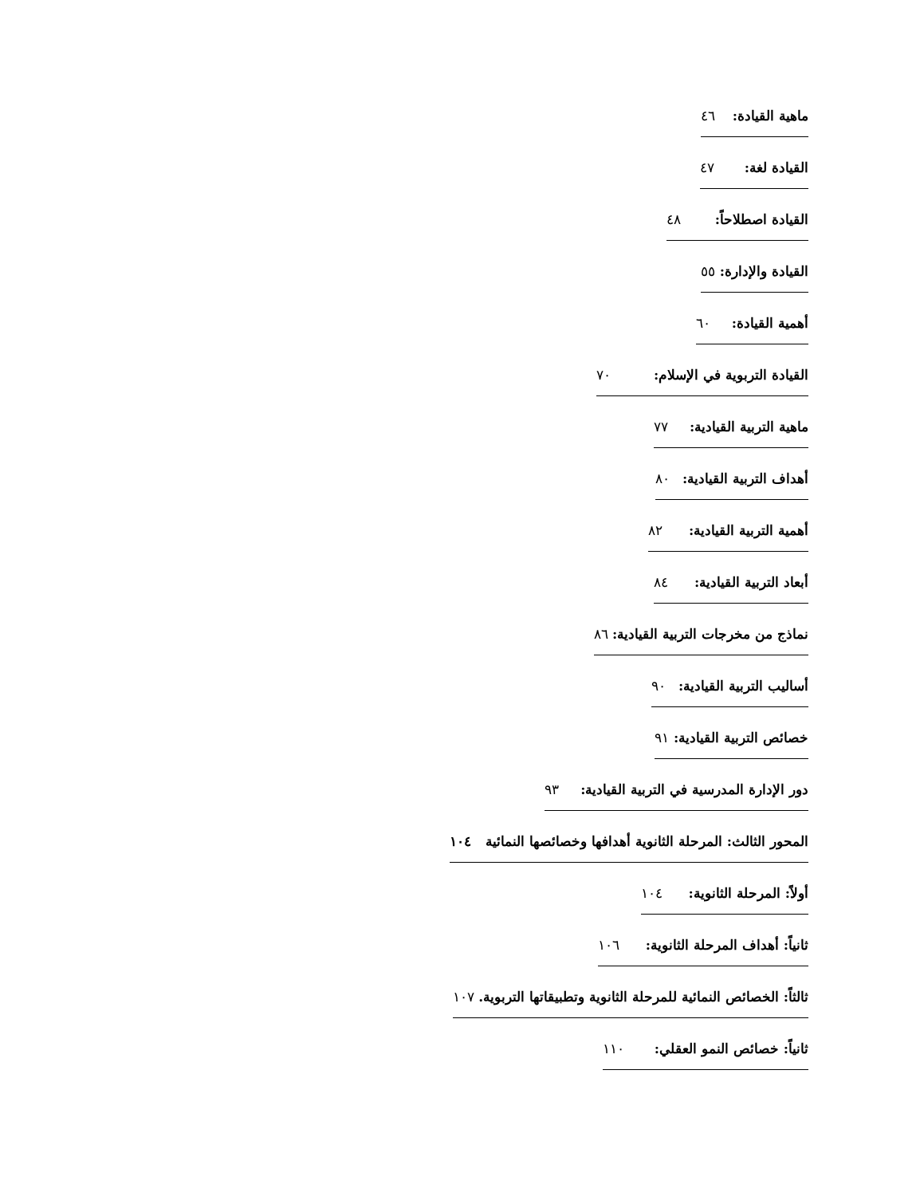ماهية القيادة: ٤٦
القيادة لغة: ٤٧
القيادة اصطلاحاً: ٤٨
القيادة والإدارة: ٥٥
أهمية القيادة: ٦٠
القيادة التربوية في الإسلام: ٧٠
ماهية التربية القيادية: ٧٧
أهداف التربية القيادية: ٨٠
أهمية التربية القيادية: ٨٢
أبعاد التربية القيادية: ٨٤
نماذج من مخرجات التربية القيادية: ٨٦
أساليب التربية القيادية: ٩٠
خصائص التربية القيادية: ٩١
دور الإدارة المدرسية في التربية القيادية: ٩٣
المحور الثالث: المرحلة الثانوية أهدافها وخصائصها النمائية ١٠٤
أولاً: المرحلة الثانوية: ١٠٤
ثانياً: أهداف المرحلة الثانوية: ١٠٦
ثالثاً: الخصائص النمائية للمرحلة الثانوية وتطبيقاتها التربوية. ١٠٧
ثانياً: خصائص النمو العقلي: ١١٠